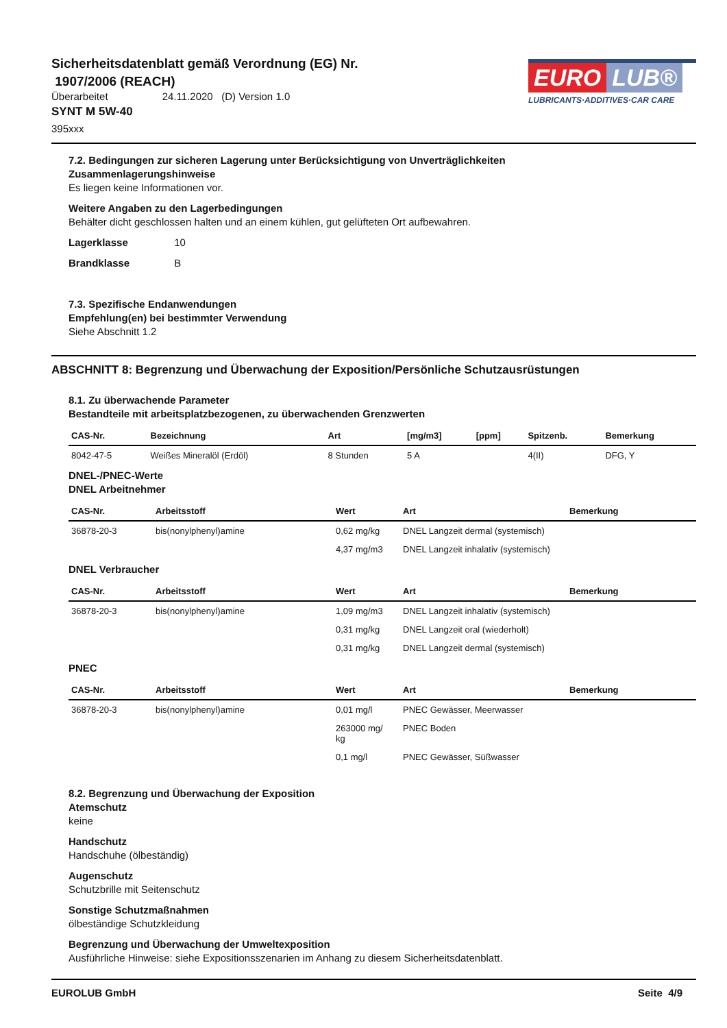Sicherheitsdatenblatt gemäß Verordnung (EG) Nr.
1907/2006 (REACH)
Überarbeitet 24.11.2020 (D) Version 1.0
SYNT M 5W-40
395xxx
EURO LUB®
LUBRICANTS·ADDITIVES·CAR CARE
7.2. Bedingungen zur sicheren Lagerung unter Berücksichtigung von Unverträglichkeiten
Zusammenlagerungshinweise
Es liegen keine Informationen vor.
Weitere Angaben zu den Lagerbedingungen
Behälter dicht geschlossen halten und an einem kühlen, gut gelüfteten Ort aufbewahren.
Lagerklasse 10
Brandklasse B
7.3. Spezifische Endanwendungen
Empfehlung(en) bei bestimmter Verwendung
Siehe Abschnitt 1.2
ABSCHNITT 8: Begrenzung und Überwachung der Exposition/Persönliche Schutzausrüstungen
8.1. Zu überwachende Parameter
Bestandteile mit arbeitsplatzbezogenen, zu überwachenden Grenzwerten
| CAS-Nr. | Bezeichnung | Art | [mg/m3] | [ppm] | Spitzenb. | Bemerkung |
| --- | --- | --- | --- | --- | --- | --- |
| 8042-47-5 | Weißes Mineralöl (Erdöl) | 8 Stunden | 5 A | | 4(II) | DFG, Y |
DNEL-/PNEC-Werte
DNEL Arbeitnehmer
| CAS-Nr. | Arbeitsstoff | Wert | Art | Bemerkung |
| --- | --- | --- | --- | --- |
| 36878-20-3 | bis(nonylphenyl)amine | 0,62 mg/kg | DNEL Langzeit dermal (systemisch) | |
| | | 4,37 mg/m3 | DNEL Langzeit inhalativ (systemisch) | |
DNEL Verbraucher
| CAS-Nr. | Arbeitsstoff | Wert | Art | Bemerkung |
| --- | --- | --- | --- | --- |
| 36878-20-3 | bis(nonylphenyl)amine | 1,09 mg/m3 | DNEL Langzeit inhalativ (systemisch) | |
| | | 0,31 mg/kg | DNEL Langzeit oral (wiederholt) | |
| | | 0,31 mg/kg | DNEL Langzeit dermal (systemisch) | |
PNEC
| CAS-Nr. | Arbeitsstoff | Wert | Art | Bemerkung |
| --- | --- | --- | --- | --- |
| 36878-20-3 | bis(nonylphenyl)amine | 0,01 mg/l | PNEC Gewässer, Meerwasser | |
| | | 263000 mg/ kg | PNEC Boden | |
| | | 0,1 mg/l | PNEC Gewässer, Süßwasser | |
8.2. Begrenzung und Überwachung der Exposition
Atemschutz
keine
Handschutz
Handschuhe (ölbeständig)
Augenschutz
Schutzbrille mit Seitenschutz
Sonstige Schutzmaßnahmen
ölbeständige Schutzkleidung
Begrenzung und Überwachung der Umweltexposition
Ausführliche Hinweise: siehe Expositionsszenarien im Anhang zu diesem Sicherheitsdatenblatt.
EUROLUB GmbH Seite 4/9